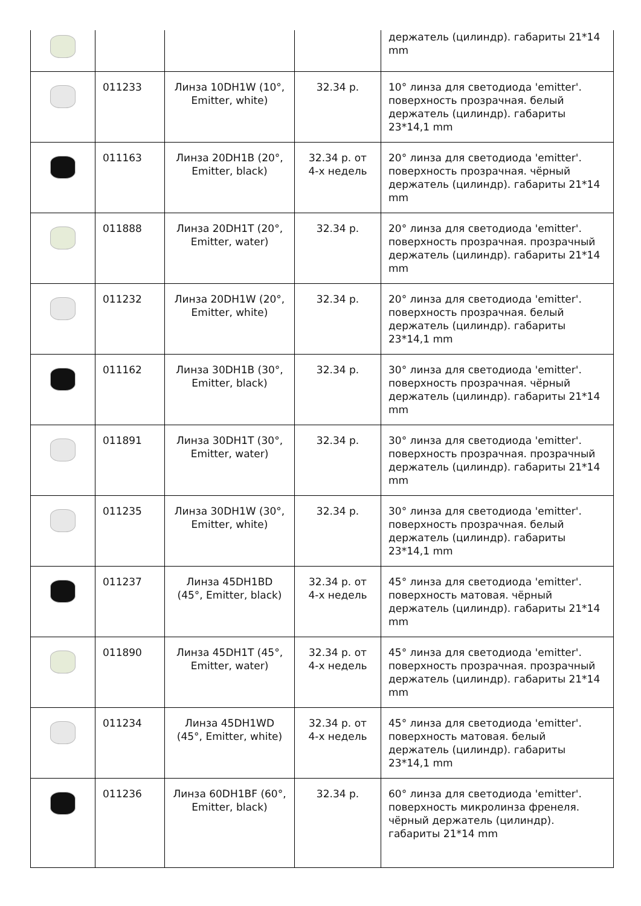| | | | | держатель (цилиндр). габариты 21*14 mm |
| | 011233 | Линза 10DH1W (10°, Emitter, white) | 32.34 р. | 10° линза для светодиода 'emitter'. поверхность прозрачная. белый держатель (цилиндр). габариты 23*14,1 mm |
| | 011163 | Линза 20DH1B (20°, Emitter, black) | 32.34 р. от 4-х недель | 20° линза для светодиода 'emitter'. поверхность прозрачная. чёрный держатель (цилиндр). габариты 21*14 mm |
| | 011888 | Линза 20DH1T (20°, Emitter, water) | 32.34 р. | 20° линза для светодиода 'emitter'. поверхность прозрачная. прозрачный держатель (цилиндр). габариты 21*14 mm |
| | 011232 | Линза 20DH1W (20°, Emitter, white) | 32.34 р. | 20° линза для светодиода 'emitter'. поверхность прозрачная. белый держатель (цилиндр). габариты 23*14,1 mm |
| | 011162 | Линза 30DH1B (30°, Emitter, black) | 32.34 р. | 30° линза для светодиода 'emitter'. поверхность прозрачная. чёрный держатель (цилиндр). габариты 21*14 mm |
| | 011891 | Линза 30DH1T (30°, Emitter, water) | 32.34 р. | 30° линза для светодиода 'emitter'. поверхность прозрачная. прозрачный держатель (цилиндр). габариты 21*14 mm |
| | 011235 | Линза 30DH1W (30°, Emitter, white) | 32.34 р. | 30° линза для светодиода 'emitter'. поверхность прозрачная. белый держатель (цилиндр). габариты 23*14,1 mm |
| | 011237 | Линза 45DH1BD (45°, Emitter, black) | 32.34 р. от 4-х недель | 45° линза для светодиода 'emitter'. поверхность матовая. чёрный держатель (цилиндр). габариты 21*14 mm |
| | 011890 | Линза 45DH1T (45°, Emitter, water) | 32.34 р. от 4-х недель | 45° линза для светодиода 'emitter'. поверхность прозрачная. прозрачный держатель (цилиндр). габариты 21*14 mm |
| | 011234 | Линза 45DH1WD (45°, Emitter, white) | 32.34 р. от 4-х недель | 45° линза для светодиода 'emitter'. поверхность матовая. белый держатель (цилиндр). габариты 23*14,1 mm |
| | 011236 | Линза 60DH1BF (60°, Emitter, black) | 32.34 р. | 60° линза для светодиода 'emitter'. поверхность микролинза френеля. чёрный держатель (цилиндр). габариты 21*14 mm |